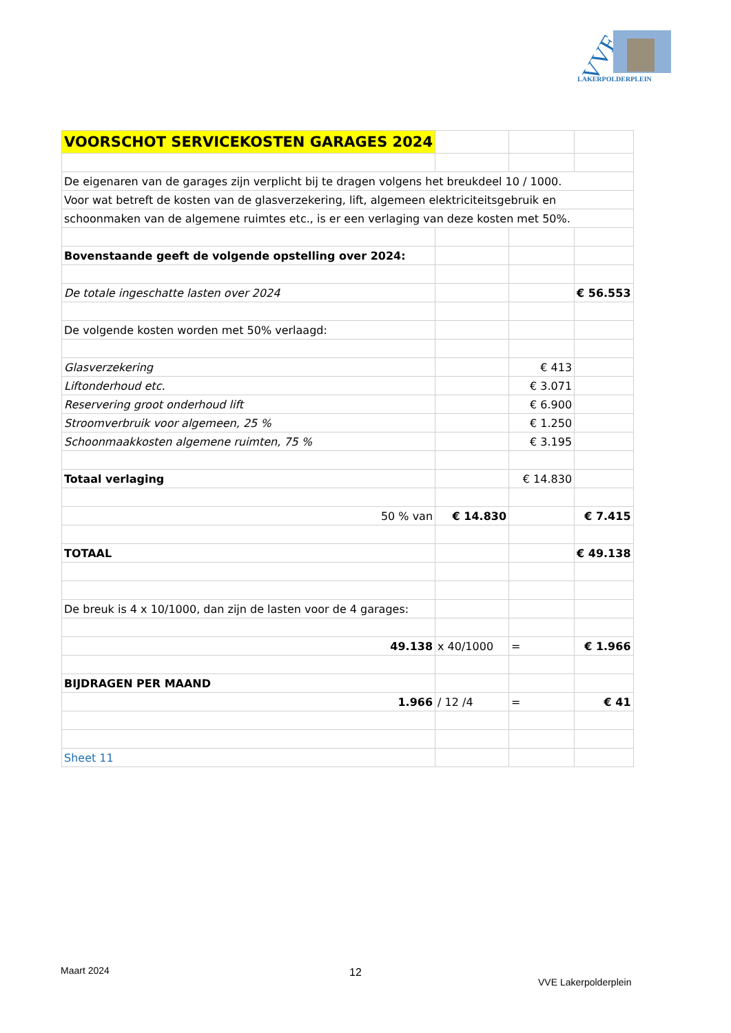VVE
LAKERPOLDERPLEIN
| VOORSCHOT SERVICEKOSTEN GARAGES 2024 | | | |
| De eigenaren van de garages zijn verplicht bij te dragen volgens het breukdeel 10 / 1000. | | | |
| Voor wat betreft de kosten van de glasverzekering, lift, algemeen elektriciteitsgebruik en | | | |
| schoonmaken van de algemene ruimtes etc., is er een verlaging van deze kosten met 50%. | | | |
| Bovenstaande geeft de volgende opstelling over 2024: | | | |
| De totale ingeschatte lasten over 2024 | | | € 56.553 |
| De volgende kosten worden met 50% verlaagd: | | | |
| Glasverzekering | | € 413 | |
| Liftonderhoud etc. | | € 3.071 | |
| Reservering groot onderhoud lift | | € 6.900 | |
| Stroomverbruik voor algemeen, 25 % | | € 1.250 | |
| Schoonmaakkosten algemene ruimten, 75 % | | € 3.195 | |
| Totaal verlaging | | € 14.830 | |
| 50 % van | € 14.830 | | € 7.415 |
| TOTAAL | | | € 49.138 |
| De breuk is 4 x 10/1000, dan zijn de lasten voor de 4 garages: | | | |
| 49.138 | x 40/1000 | = | € 1.966 |
| BIJDRAGEN PER MAAND | | | |
| 1.966 | / 12 /4 | = | € 41 |
| Sheet 11 | | | |
Maart 2024 12
VVE Lakerpolderplein